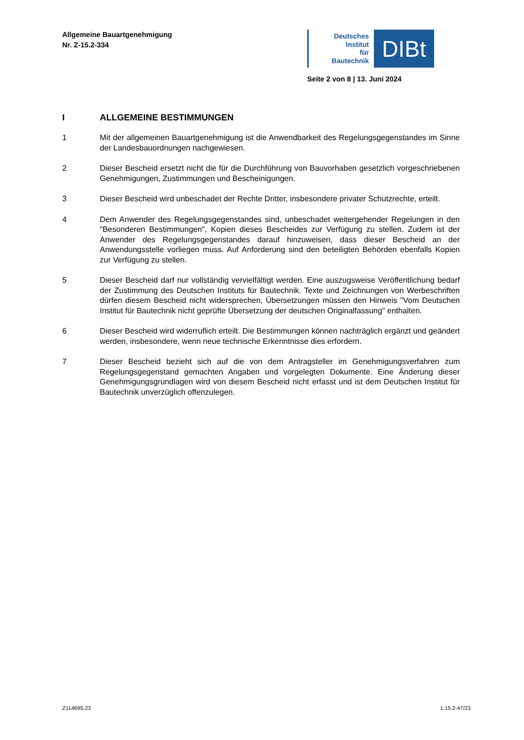Allgemeine Bauartgenehmigung
Nr. Z-15.2-334
Deutsches
Institut
für
Bautechnik
DIBt
Seite 2 von 8 | 13. Juni 2024
I ALLGEMEINE BESTIMMUNGEN
1 Mit der allgemeinen Bauartgenehmigung ist die Anwendbarkeit des Regelungsgegenstandes im Sinne der Landesbauordnungen nachgewiesen.
2 Dieser Bescheid ersetzt nicht die für die Durchführung von Bauvorhaben gesetzlich vorgeschriebenen Genehmigungen, Zustimmungen und Bescheinigungen.
3 Dieser Bescheid wird unbeschadet der Rechte Dritter, insbesondere privater Schutzrechte, erteilt.
4 Dem Anwender des Regelungsgegenstandes sind, unbeschadet weitergehender Regelungen in den "Besonderen Bestimmungen", Kopien dieses Bescheides zur Verfügung zu stellen. Zudem ist der Anwender des Regelungsgegenstandes darauf hinzuweisen, dass dieser Bescheid an der Anwendungsstelle vorliegen muss. Auf Anforderung sind den beteiligten Behörden ebenfalls Kopien zur Verfügung zu stellen.
5 Dieser Bescheid darf nur vollständig vervielfältigt werden. Eine auszugsweise Veröffentlichung bedarf der Zustimmung des Deutschen Instituts für Bautechnik. Texte und Zeichnungen von Werbeschriften dürfen diesem Bescheid nicht widersprechen, Übersetzungen müssen den Hinweis "Vom Deutschen Institut für Bautechnik nicht geprüfte Übersetzung der deutschen Originalfassung" enthalten.
6 Dieser Bescheid wird widerruflich erteilt. Die Bestimmungen können nachträglich ergänzt und geändert werden, insbesondere, wenn neue technische Erkenntnisse dies erfordern.
7 Dieser Bescheid bezieht sich auf die von dem Antragsteller im Genehmigungsverfahren zum Regelungsgegenstand gemachten Angaben und vorgelegten Dokumente. Eine Änderung dieser Genehmigungsgrundlagen wird von diesem Bescheid nicht erfasst und ist dem Deutschen Institut für Bautechnik unverzüglich offenzulegen.
Z114695.23 1.15.2-47/23